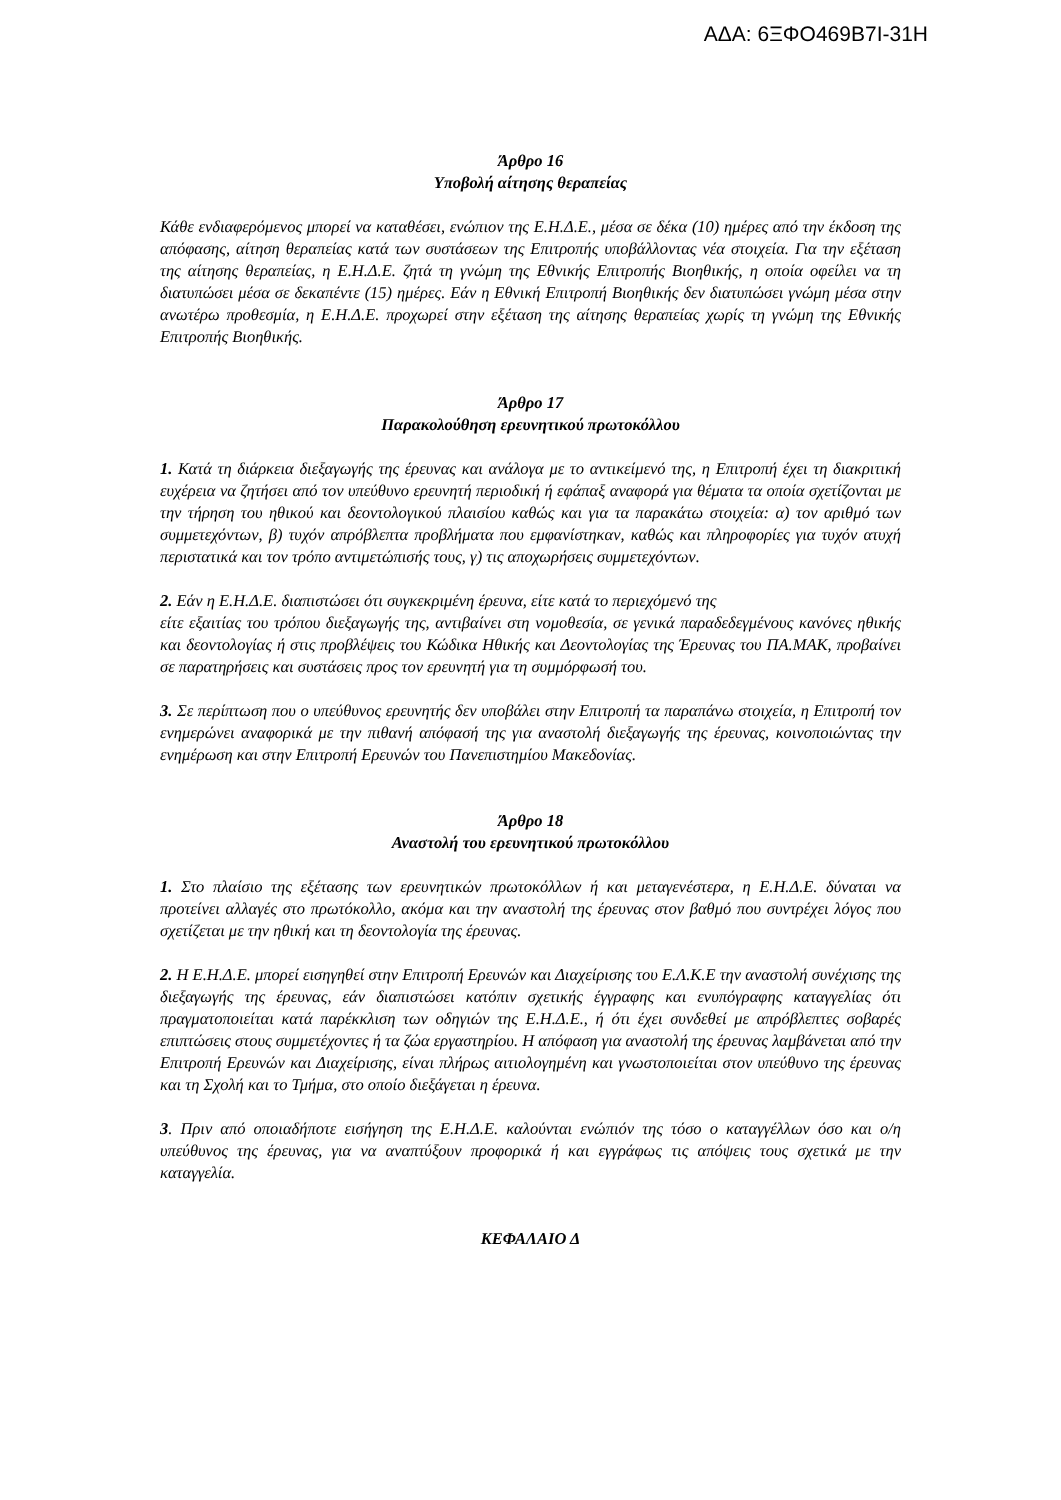ΑΔΑ: 6ΞΦΟ469Β7Ι-31Η
Άρθρο 16
Υποβολή αίτησης θεραπείας
Κάθε ενδιαφερόμενος μπορεί να καταθέσει, ενώπιον της Ε.Η.Δ.Ε., μέσα σε δέκα (10) ημέρες από την έκδοση της απόφασης, αίτηση θεραπείας κατά των συστάσεων της Επιτροπής υποβάλλοντας νέα στοιχεία. Για την εξέταση της αίτησης θεραπείας, η Ε.Η.Δ.Ε. ζητά τη γνώμη της Εθνικής Επιτροπής Βιοηθικής, η οποία οφείλει να τη διατυπώσει μέσα σε δεκαπέντε (15) ημέρες. Εάν η Εθνική Επιτροπή Βιοηθικής δεν διατυπώσει γνώμη μέσα στην ανωτέρω προθεσμία, η Ε.Η.Δ.Ε. προχωρεί στην εξέταση της αίτησης θεραπείας χωρίς τη γνώμη της Εθνικής Επιτροπής Βιοηθικής.
Άρθρο 17
Παρακολούθηση ερευνητικού πρωτοκόλλου
1. Κατά τη διάρκεια διεξαγωγής της έρευνας και ανάλογα με το αντικείμενό της, η Επιτροπή έχει τη διακριτική ευχέρεια να ζητήσει από τον υπεύθυνο ερευνητή περιοδική ή εφάπαξ αναφορά για θέματα τα οποία σχετίζονται με την τήρηση του ηθικού και δεοντολογικού πλαισίου καθώς και για τα παρακάτω στοιχεία: α) τον αριθμό των συμμετεχόντων, β) τυχόν απρόβλεπτα προβλήματα που εμφανίστηκαν, καθώς και πληροφορίες για τυχόν ατυχή περιστατικά και τον τρόπο αντιμετώπισής τους, γ) τις αποχωρήσεις συμμετεχόντων.
2. Εάν η Ε.Η.Δ.Ε. διαπιστώσει ότι συγκεκριμένη έρευνα, είτε κατά το περιεχόμενό της
είτε εξαιτίας του τρόπου διεξαγωγής της, αντιβαίνει στη νομοθεσία, σε γενικά παραδεδεγμένους κανόνες ηθικής και δεοντολογίας ή στις προβλέψεις του Κώδικα Ηθικής και Δεοντολογίας της Έρευνας του ΠΑ.ΜΑΚ, προβαίνει σε παρατηρήσεις και συστάσεις προς τον ερευνητή για τη συμμόρφωσή του.
3. Σε περίπτωση που ο υπεύθυνος ερευνητής δεν υποβάλει στην Επιτροπή τα παραπάνω στοιχεία, η Επιτροπή τον ενημερώνει αναφορικά με την πιθανή απόφασή της για αναστολή διεξαγωγής της έρευνας, κοινοποιώντας την ενημέρωση και στην Επιτροπή Ερευνών του Πανεπιστημίου Μακεδονίας.
Άρθρο 18
Αναστολή του ερευνητικού πρωτοκόλλου
1. Στο πλαίσιο της εξέτασης των ερευνητικών πρωτοκόλλων ή και μεταγενέστερα, η Ε.Η.Δ.Ε. δύναται να προτείνει αλλαγές στο πρωτόκολλο, ακόμα και την αναστολή της έρευνας στον βαθμό που συντρέχει λόγος που σχετίζεται με την ηθική και τη δεοντολογία της έρευνας.
2. Η Ε.Η.Δ.Ε. μπορεί εισηγηθεί στην Επιτροπή Ερευνών και Διαχείρισης του Ε.Λ.Κ.Ε την αναστολή συνέχισης της διεξαγωγής της έρευνας, εάν διαπιστώσει κατόπιν σχετικής έγγραφης και ενυπόγραφης καταγγελίας ότι πραγματοποιείται κατά παρέκκλιση των οδηγιών της Ε.Η.Δ.Ε., ή ότι έχει συνδεθεί με απρόβλεπτες σοβαρές επιπτώσεις στους συμμετέχοντες ή τα ζώα εργαστηρίου. Η απόφαση για αναστολή της έρευνας λαμβάνεται από την Επιτροπή Ερευνών και Διαχείρισης, είναι πλήρως αιτιολογημένη και γνωστοποιείται στον υπεύθυνο της έρευνας και τη Σχολή και το Τμήμα, στο οποίο διεξάγεται η έρευνα.
3. Πριν από οποιαδήποτε εισήγηση της Ε.Η.Δ.Ε. καλούνται ενώπιόν της τόσο ο καταγγέλλων όσο και ο/η υπεύθυνος της έρευνας, για να αναπτύξουν προφορικά ή και εγγράφως τις απόψεις τους σχετικά με την καταγγελία.
ΚΕΦΑΛΑΙΟ Δ